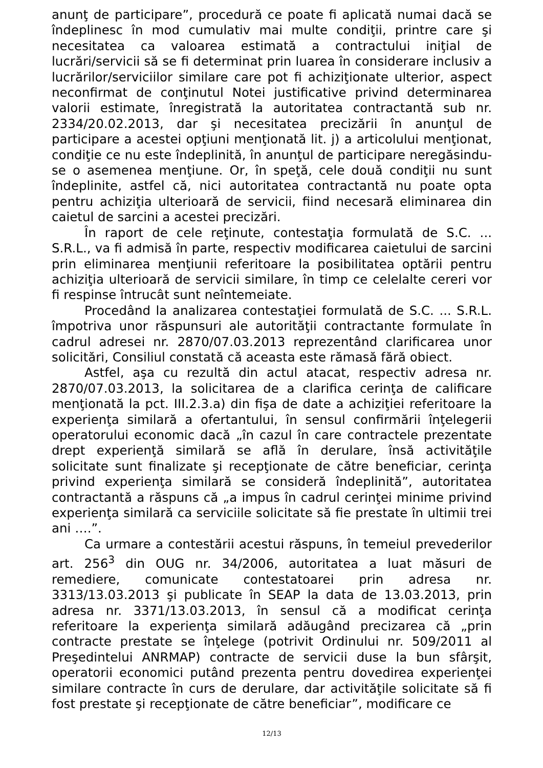anunţ de participare”, procedură ce poate fi aplicată numai dacă se îndeplinesc în mod cumulativ mai multe condiţii, printre care şi necesitatea ca valoarea estimată a contractului iniţial de lucrări/servicii să se fi determinat prin luarea în considerare inclusiv a lucrărilor/serviciilor similare care pot fi achiziţionate ulterior, aspect neconfirmat de conţinutul Notei justificative privind determinarea valorii estimate, înregistrată la autoritatea contractantă sub nr. 2334/20.02.2013, dar şi necesitatea precizării în anunţul de participare a acestei opţiuni menţionată lit. j) a articolului menţionat, condiţie ce nu este îndeplinită, în anunţul de participare neregăsindu-se o asemenea menţiune. Or, în speţă, cele două condiţii nu sunt îndeplinite, astfel că, nici autoritatea contractantă nu poate opta pentru achiziţia ulterioară de servicii, fiind necesară eliminarea din caietul de sarcini a acestei precizări.
În raport de cele reţinute, contestaţia formulată de S.C. ... S.R.L., va fi admisă în parte, respectiv modificarea caietului de sarcini prin eliminarea menţiunii referitoare la posibilitatea optării pentru achiziţia ulterioară de servicii similare, în timp ce celelalte cereri vor fi respinse întrucât sunt neîntemeiate.
Procedând la analizarea contestaţiei formulată de S.C. ... S.R.L. împotriva unor răspunsuri ale autorităţii contractante formulate în cadrul adresei nr. 2870/07.03.2013 reprezentând clarificarea unor solicitări, Consiliul constată că aceasta este rămasă fără obiect.
Astfel, aşa cu rezultă din actul atacat, respectiv adresa nr. 2870/07.03.2013, la solicitarea de a clarifica cerinţa de calificare menţionată la pct. III.2.3.a) din fişa de date a achiziţiei referitoare la experienţa similară a ofertantului, în sensul confirmării înţelegerii operatorului economic dacă „în cazul în care contractele prezentate drept experienţă similară se află în derulare, însă activităţile solicitate sunt finalizate şi recepţionate de către beneficiar, cerinţa privind experienţa similară se consideră îndeplinită”, autoritatea contractantă a răspuns că „a impus în cadrul cerinţei minime privind experienţa similară ca serviciile solicitate să fie prestate în ultimii trei ani ….”.
Ca urmare a contestării acestui răspuns, în temeiul prevederilor art. 256<sup>3</sup> din OUG nr. 34/2006, autoritatea a luat măsuri de remediere, comunicate contestatoarei prin adresa nr. 3313/13.03.2013 şi publicate în SEAP la data de 13.03.2013, prin adresa nr. 3371/13.03.2013, în sensul că a modificat cerinţa referitoare la experienţa similară adăugând precizarea că „prin contracte prestate se înţelege (potrivit Ordinului nr. 509/2011 al Preşedintelui ANRMAP) contracte de servicii duse la bun sfârşit, operatorii economici putând prezenta pentru dovedirea experienţei similare contracte în curs de derulare, dar activităţile solicitate să fi fost prestate şi recepţionate de către beneficiar”, modificare ce
12/13